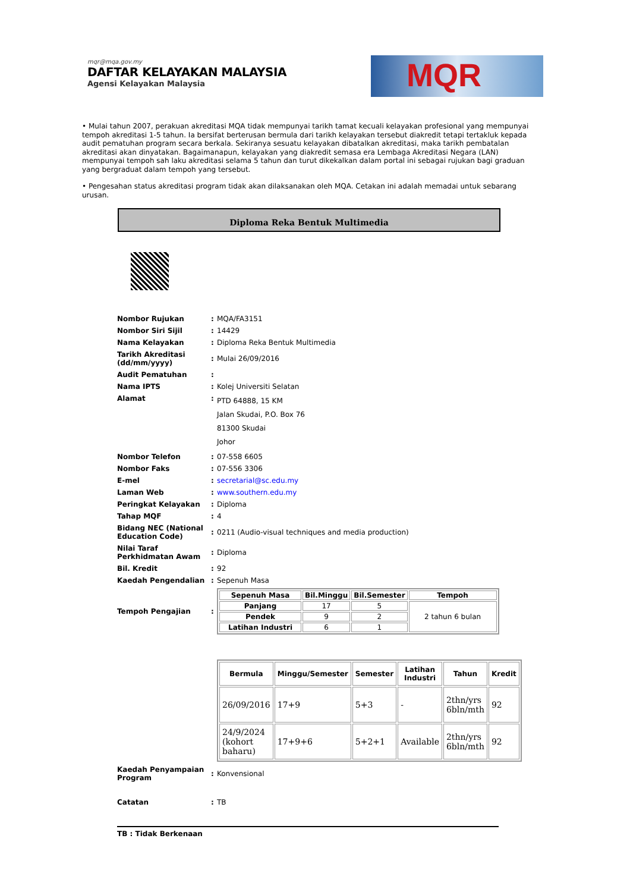mqr@mqa.gov.my
DAFTAR KELAYAKAN MALAYSIA
Agensi Kelayakan Malaysia
MQR
• Mulai tahun 2007, perakuan akreditasi MQA tidak mempunyai tarikh tamat kecuali kelayakan profesional yang mempunyai tempoh akreditasi 1-5 tahun. Ia bersifat berterusan bermula dari tarikh kelayakan tersebut diakredit tetapi tertakluk kepada audit pematuhan program secara berkala. Sekiranya sesuatu kelayakan dibatalkan akreditasi, maka tarikh pembatalan akreditasi akan dinyatakan. Bagaimanapun, kelayakan yang diakredit semasa era Lembaga Akreditasi Negara (LAN) mempunyai tempoh sah laku akreditasi selama 5 tahun dan turut dikekalkan dalam portal ini sebagai rujukan bagi graduan yang bergraduat dalam tempoh yang tersebut.
• Pengesahan status akreditasi program tidak akan dilaksanakan oleh MQA. Cetakan ini adalah memadai untuk sebarang urusan.
Diploma Reka Bentuk Multimedia
| Nombor Rujukan | : | MQA/FA3151 |
| Nombor Siri Sijil | : | 14429 |
| Nama Kelayakan | : | Diploma Reka Bentuk Multimedia |
| Tarikh Akreditasi (dd/mm/yyyy) | : | Mulai 26/09/2016 |
| Audit Pematuhan | : | |
| Nama IPTS | : | Kolej Universiti Selatan |
| Alamat | : | PTD 64888, 15 KM Jalan Skudai, P.O. Box 76 81300 Skudai Johor |
| Nombor Telefon | : | 07-558 6605 |
| Nombor Faks | : | 07-556 3306 |
| E-mel | : | secretarial@sc.edu.my |
| Laman Web | : | www.southern.edu.my |
| Peringkat Kelayakan | : | Diploma |
| Tahap MQF | : | 4 |
| Bidang NEC (National Education Code) | : | 0211 (Audio-visual techniques and media production) |
| Nilai Taraf Perkhidmatan Awam | : | Diploma |
| Bil. Kredit | : | 92 |
| Kaedah Pengendalian | : | Sepenuh Masa |
| Tempoh Pengajian | : | / Sepenuh Masa / Bil.Minggu / Bil.Semester / Tempoh / / --- / --- / --- / --- / / Panjang / 17 / 5 / 2 tahun 6 bulan / / Pendek / 9 / 2 / / / Latihan Industri / 6 / 1 / / |
| | | / Bermula / Minggu/Semester / Semester / Latihan Industri / Tahun / Kredit / / --- / --- / --- / --- / --- / --- / / 26/09/2016 / 17+9 / 5+3 / - / 2thn/yrs 6bln/mth / 92 / / 24/9/2024 (kohort baharu) / 17+9+6 / 5+2+1 / Available / 2thn/yrs 6bln/mth / 92 / |
| Kaedah Penyampaian Program | : | Konvensional |
| Catatan | : | TB |
TB : Tidak Berkenaan